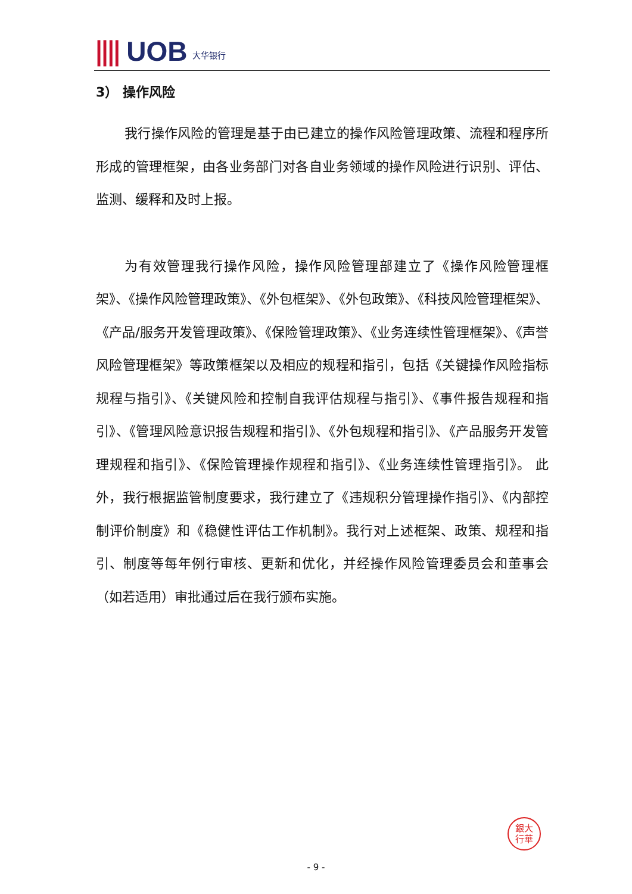|||| UOB 大华银行
3） 操作风险
我行操作风险的管理是基于由已建立的操作风险管理政策、流程和程序所形成的管理框架，由各业务部门对各自业务领域的操作风险进行识别、评估、监测、缓释和及时上报。
为有效管理我行操作风险，操作风险管理部建立了《操作风险管理框架》、《操作风险管理政策》、《外包框架》、《外包政策》、《科技风险管理框架》、《产品/服务开发管理政策》、《保险管理政策》、《业务连续性管理框架》、《声誉风险管理框架》等政策框架以及相应的规程和指引，包括《关键操作风险指标规程与指引》、《关键风险和控制自我评估规程与指引》、《事件报告规程和指引》、《管理风险意识报告规程和指引》、《外包规程和指引》、《产品服务开发管理规程和指引》、《保险管理操作规程和指引》、《业务连续性管理指引》。 此外，我行根据监管制度要求，我行建立了《违规积分管理操作指引》、《内部控制评价制度》和《稳健性评估工作机制》。我行对上述框架、政策、规程和指引、制度等每年例行审核、更新和优化，并经操作风险管理委员会和董事会（如若适用）审批通过后在我行颁布实施。
銀大
行華
- 9 -